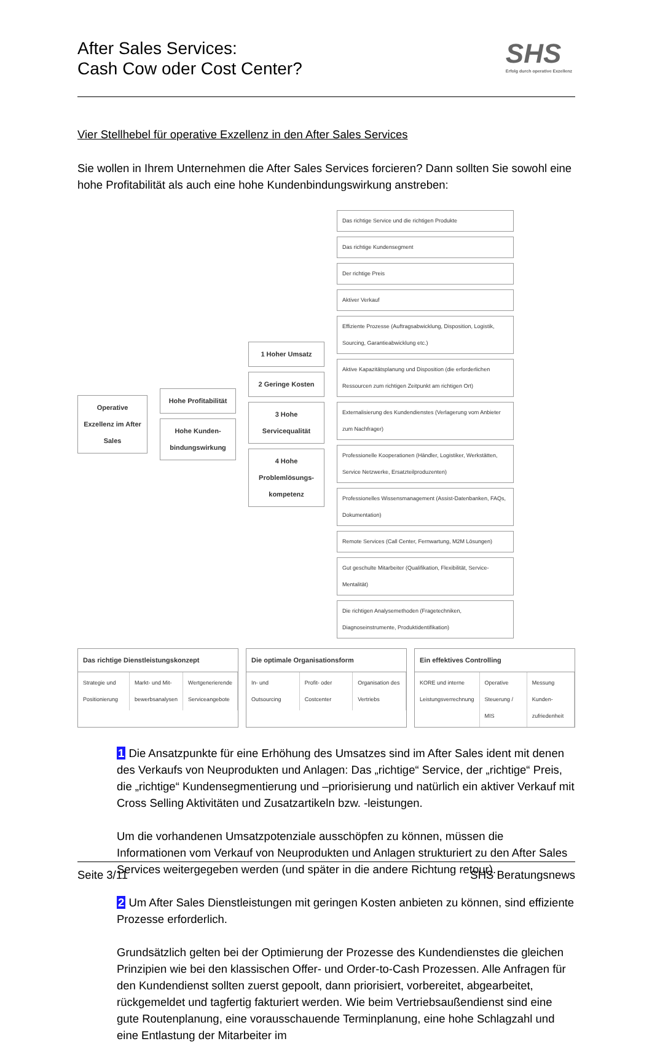After Sales Services:
Cash Cow oder Cost Center?
SHS
Erfolg durch operative Exzellenz
Vier Stellhebel für operative Exzellenz in den After Sales Services
Sie wollen in Ihrem Unternehmen die After Sales Services forcieren? Dann sollten Sie sowohl eine hohe Profitabilität als auch eine hohe Kundenbindungswirkung anstreben:
Operative Exzellenz im After Sales
Hohe Profitabilität
Hohe Kunden-bindungswirkung
1 Hoher Umsatz
2 Geringe Kosten
3 Hohe Servicequalität
4 Hohe Problemlösungs-kompetenz
Das richtige Service und die richtigen Produkte
Das richtige Kundensegment
Der richtige Preis
Aktiver Verkauf
Effiziente Prozesse (Auftragsabwicklung, Disposition, Logistik, Sourcing, Garantieabwicklung etc.)
Aktive Kapazitätsplanung und Disposition (die erforderlichen Ressourcen zum richtigen Zeitpunkt am richtigen Ort)
Externalisierung des Kundendienstes (Verlagerung vom Anbieter zum Nachfrager)
Professionelle Kooperationen (Händler, Logistiker, Werkstätten, Service Netzwerke, Ersatzteilproduzenten)
Professionelles Wissensmanagement (Assist-Datenbanken, FAQs, Dokumentation)
Remote Services (Call Center, Fernwartung, M2M Lösungen)
Gut geschulte Mitarbeiter (Qualifikation, Flexibilität, Service-Mentalität)
Die richtigen Analysemethoden (Fragetechniken, Diagnoseinstrumente, Produktidentifikation)
Das richtige Dienstleistungskonzept
Strategie und Positionierung Markt- und Mit-bewerbsanalysen Wertgenerierende Serviceangebote
Die optimale Organisationsform
In- und Outsourcing Profit- oder Costcenter Organisation des Vertriebs
Ein effektives Controlling
KORE und interne Leistungsverrechnung Operative Steuerung / MIS Messung Kunden-zufriedenheit
1 Die Ansatzpunkte für eine Erhöhung des Umsatzes sind im After Sales ident mit denen des Verkaufs von Neuprodukten und Anlagen: Das „richtige“ Service, der „richtige“ Preis, die „richtige“ Kundensegmentierung und –priorisierung und natürlich ein aktiver Verkauf mit Cross Selling Aktivitäten und Zusatzartikeln bzw. -leistungen.
Um die vorhandenen Umsatzpotenziale ausschöpfen zu können, müssen die Informationen vom Verkauf von Neuprodukten und Anlagen strukturiert zu den After Sales Services weitergegeben werden (und später in die andere Richtung retour).
2 Um After Sales Dienstleistungen mit geringen Kosten anbieten zu können, sind effiziente Prozesse erforderlich.
Grundsätzlich gelten bei der Optimierung der Prozesse des Kundendienstes die gleichen Prinzipien wie bei den klassischen Offer- und Order-to-Cash Prozessen. Alle Anfragen für den Kundendienst sollten zuerst gepoolt, dann priorisiert, vorbereitet, abgearbeitet, rückgemeldet und tagfertig fakturiert werden. Wie beim Vertriebsaußendienst sind eine gute Routenplanung, eine vorausschauende Terminplanung, eine hohe Schlagzahl und eine Entlastung der Mitarbeiter im
Seite 3/11 SHS Beratungsnews